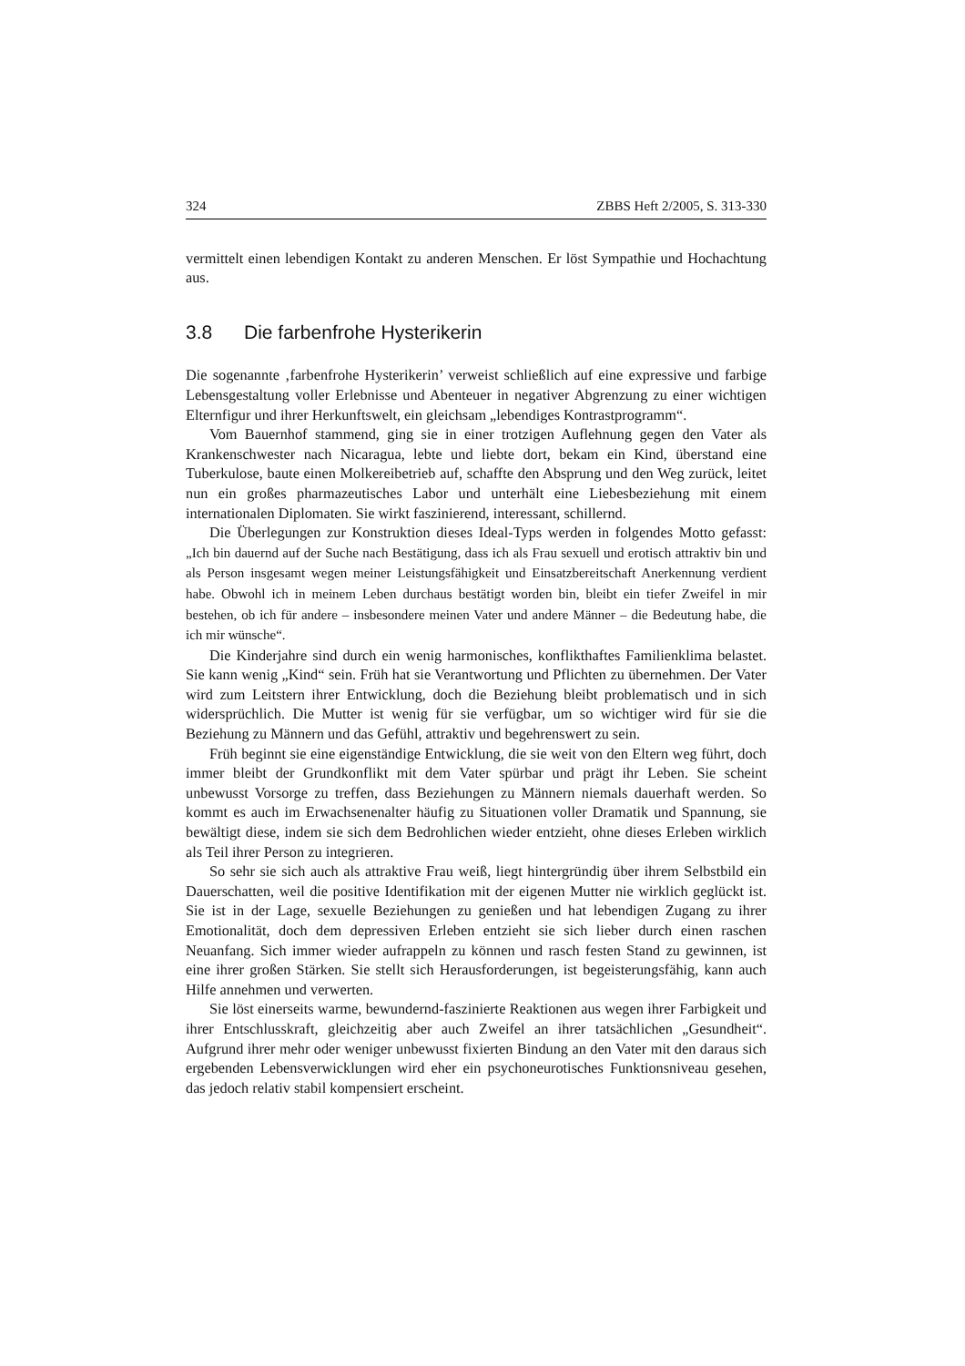324 ZBBS Heft 2/2005, S. 313-330
vermittelt einen lebendigen Kontakt zu anderen Menschen. Er löst Sympathie und Hochachtung aus.
3.8 Die farbenfrohe Hysterikerin
Die sogenannte ‚farbenfrohe Hysterikerin’ verweist schließlich auf eine expressive und farbige Lebensgestaltung voller Erlebnisse und Abenteuer in negativer Abgrenzung zu einer wichtigen Elternfigur und ihrer Herkunftswelt, ein gleichsam „lebendiges Kontrastprogramm“.
Vom Bauernhof stammend, ging sie in einer trotzigen Auflehnung gegen den Vater als Krankenschwester nach Nicaragua, lebte und liebte dort, bekam ein Kind, überstand eine Tuberkulose, baute einen Molkereibetrieb auf, schaffte den Absprung und den Weg zurück, leitet nun ein großes pharmazeutisches Labor und unterhält eine Liebesbeziehung mit einem internationalen Diplomaten. Sie wirkt faszinierend, interessant, schillernd.
Die Überlegungen zur Konstruktion dieses Ideal-Typs werden in folgendes Motto gefasst: „Ich bin dauernd auf der Suche nach Bestätigung, dass ich als Frau sexuell und erotisch attraktiv bin und als Person insgesamt wegen meiner Leistungsfähigkeit und Einsatzbereitschaft Anerkennung verdient habe. Obwohl ich in meinem Leben durchaus bestätigt worden bin, bleibt ein tiefer Zweifel in mir bestehen, ob ich für andere – insbesondere meinen Vater und andere Männer – die Bedeutung habe, die ich mir wünsche“.
Die Kinderjahre sind durch ein wenig harmonisches, konflikthaftes Familienklima belastet. Sie kann wenig „Kind“ sein. Früh hat sie Verantwortung und Pflichten zu übernehmen. Der Vater wird zum Leitstern ihrer Entwicklung, doch die Beziehung bleibt problematisch und in sich widersprüchlich. Die Mutter ist wenig für sie verfügbar, um so wichtiger wird für sie die Beziehung zu Männern und das Gefühl, attraktiv und begehrenswert zu sein.
Früh beginnt sie eine eigenständige Entwicklung, die sie weit von den Eltern weg führt, doch immer bleibt der Grundkonflikt mit dem Vater spürbar und prägt ihr Leben. Sie scheint unbewusst Vorsorge zu treffen, dass Beziehungen zu Männern niemals dauerhaft werden. So kommt es auch im Erwachsenenalter häufig zu Situationen voller Dramatik und Spannung, sie bewältigt diese, indem sie sich dem Bedrohlichen wieder entzieht, ohne dieses Erleben wirklich als Teil ihrer Person zu integrieren.
So sehr sie sich auch als attraktive Frau weiß, liegt hintergründig über ihrem Selbstbild ein Dauerschatten, weil die positive Identifikation mit der eigenen Mutter nie wirklich geglückt ist. Sie ist in der Lage, sexuelle Beziehungen zu genießen und hat lebendigen Zugang zu ihrer Emotionalität, doch dem depressiven Erleben entzieht sie sich lieber durch einen raschen Neuanfang. Sich immer wieder aufrappeln zu können und rasch festen Stand zu gewinnen, ist eine ihrer großen Stärken. Sie stellt sich Herausforderungen, ist begeisterungsfähig, kann auch Hilfe annehmen und verwerten.
Sie löst einerseits warme, bewundernd-faszinierte Reaktionen aus wegen ihrer Farbigkeit und ihrer Entschlusskraft, gleichzeitig aber auch Zweifel an ihrer tatsächlichen „Gesundheit“. Aufgrund ihrer mehr oder weniger unbewusst fixierten Bindung an den Vater mit den daraus sich ergebenden Lebensverwicklungen wird eher ein psychoneurotisches Funktionsniveau gesehen, das jedoch relativ stabil kompensiert erscheint.